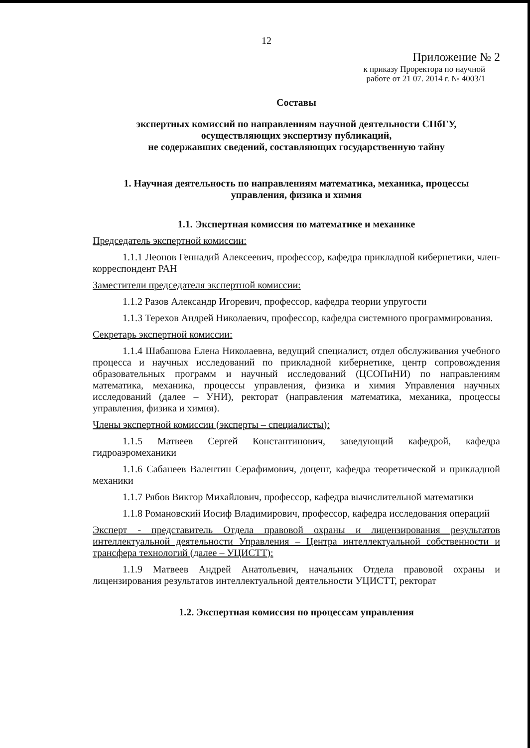12
Приложение № 2
к приказу Проректора по научной
работе от 21 07. 2014 г. № 4003/1
Составы
экспертных комиссий по направлениям научной деятельности СПбГУ,
осуществляющих экспертизу публикаций,
не содержавших сведений, составляющих государственную тайну
1. Научная деятельность по направлениям математика, механика, процессы
управления, физика и химия
1.1. Экспертная комиссия по математике и механике
Председатель экспертной комиссии:
1.1.1 Леонов Геннадий Алексеевич, профессор, кафедра прикладной кибернетики, член-корреспондент РАН
Заместители председателя экспертной комиссии:
1.1.2 Разов Александр Игоревич, профессор, кафедра теории упругости
1.1.3 Терехов Андрей Николаевич, профессор, кафедра системного программирования.
Секретарь экспертной комиссии:
1.1.4 Шабашова Елена Николаевна, ведущий специалист, отдел обслуживания учебного процесса и научных исследований по прикладной кибернетике, центр сопровождения образовательных программ и научный исследований (ЦСОПиНИ) по направлениям математика, механика, процессы управления, физика и химия Управления научных исследований (далее – УНИ), ректорат (направления математика, механика, процессы управления, физика и химия).
Члены экспертной комиссии (эксперты – специалисты):
1.1.5 Матвеев Сергей Константинович, заведующий кафедрой, кафедра гидроаэромеханики
1.1.6 Сабанеев Валентин Серафимович, доцент, кафедра теоретической и прикладной механики
1.1.7 Рябов Виктор Михайлович, профессор, кафедра вычислительной математики
1.1.8 Романовский Иосиф Владимирович, профессор, кафедра исследования операций
Эксперт - представитель Отдела правовой охраны и лицензирования результатов интеллектуальной деятельности Управления – Центра интеллектуальной собственности и трансфера технологий (далее – УЦИСТТ):
1.1.9 Матвеев Андрей Анатольевич, начальник Отдела правовой охраны и лицензирования результатов интеллектуальной деятельности УЦИСТТ, ректорат
1.2. Экспертная комиссия по процессам управления